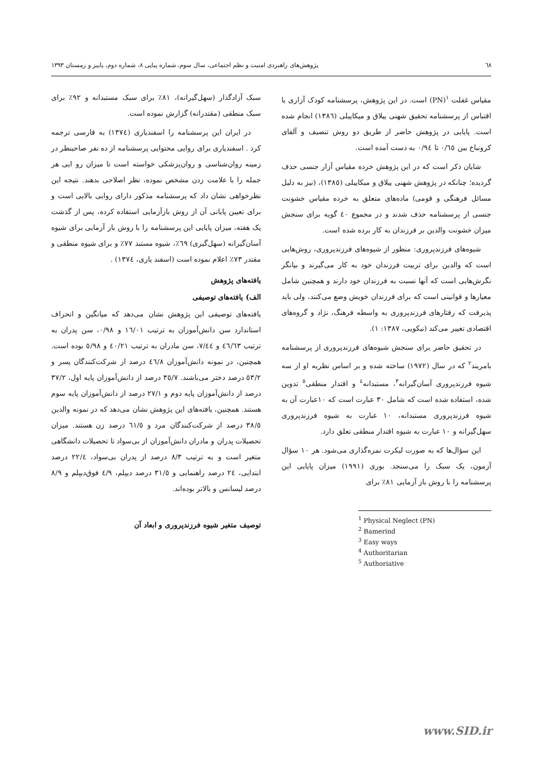٦٨ پژوهش‌های راهبردی امنیت و نظم اجتماعی، سال سوم، شماره پیاپی ٨، شماره دوم، پاییز و زمستان ١٣٩٣
مقیاس غفلت <sup>١</sup>(PN) است. در این پژوهش، پرسشنامه کودک آزاری با اقتباس از پرسشنامه تحقیق شهنی ییلاق و میکاییلی (١٣٨٦) انجام شده است. پایایی در پژوهش حاضر از طریق دو روش تنصیف و آلفای کرونباخ بین ٠/٦٥ تا ٠/٩٤ به دست آمده است.
شایان ذکر است که در این پژوهش خرده مقیاس آزار جنسی حذف گردیده؛ چنانکه در پژوهش شهنی ییلاق و میکاییلی (١٣٨٥)، (نیز به دلیل مسائل فرهنگی و قومی) ماده‌های متعلق به خرده مقیاس خشونت جنسی از پرسشنامه حذف شدند و در مجموع ٤٠ گویه برای سنجش میزان خشونت والدین بر فرزندان به کار برده شده است.
شیوه‌های فرزندپروری: منظور از شیوه‌های فرزندپروری، روش‌هایی است که والدین برای تربیت فرزندان خود به کار می‌گیرند و بیانگر نگرش‌هایی است که آنها نسبت به فرزندان خود دارند و همچنین شامل معیارها و قوانینی است که برای فرزندان خویش وضع می‌کنند، ولی باید پذیرفت که رفتارهای فرزندپروری به واسطه فرهنگ، نژاد و گروه‌های اقتصادی تغییر می‌کند (نیکویی، ١٣٨٧: ١).
در تحقیق حاضر برای سنجش شیوه‌های فرزندپروری از پرسشنامه بامریند<sup>٢</sup> که در سال (١٩٧٢) ساخته شده و بر اساس نظریه او از سه شیوه فرزندپروری آسان‌گیرانه<sup>٣</sup>، مستبدانه<sup>٤</sup> و اقتدار منطقی<sup>٥</sup> تدوین شده، استفاده شده است که شامل ٣٠ عبارت است که ١٠عبارت آن به شیوه فرزندپروری مستبدانه، ١٠ عبارت به شیوه فرزندپروری سهل‌گیرانه و ١٠ عبارت به شیوه اقتدار منطقی تعلق دارد.
این سؤال‌ها که به صورت لیکرت نمره‌گذاری می‌شود. هر ١٠ سؤال آزمون، یک سبک را می‌سنجد. بوری (١٩٩١) میزان پایایی این پرسشنامه را با روش باز آزمایی ٨١٪ برای
<sup>1</sup> Physical Neglect (PN)
<sup>2</sup> Bamerind
<sup>3</sup> Easy ways
<sup>4</sup> Authoritarian
<sup>5</sup> Authoriative
سبک آزادگذار (سهل‌گیرانه)، ٨١٪ برای سبک مستبدانه و ٩٢٪ برای سبک منطقی (مقتدرانه) گزارش نموده است.
در ایران این پرسشنامه را اسفندیاری (١٣٧٤) به فارسی ترجمه کرد . اسفندیاری برای روایی محتوایی پرسشنامه از ده نفر صاحبنظر در زمینه روان‌شناسی و روان‌پزشکی خواسته است تا میزان رو ایی هر جمله را با علامت زدن مشخص نموده، نظر اصلاحی بدهند. نتیجه این نظرخواهی نشان داد که پرسشنامه مذکور دارای روایی بالایی است و برای تعیین پایانی آن از روش بازآزمایی استفاده کرده، پس از گذشت یک هفته، میزان پایایی این پرسشنامه را با روش باز آزمایی برای شیوه آسان‌گیرانه (سهل‌گیری) ٦٩٪، شیوه مستبد ٧٧٪ و برای شیوه منطقی و مقتدر ٧٣٪ اعلام نموده است (اسفند یاری، ١٣٧٤) .
یافته‌های پژوهش
الف) یافته‌های توصیفی
یافته‌های توصیفی این پژوهش نشان می‌دهد که میانگین و انحراف استاندارد سن دانش‌آموزان به ترتیب ١٦/٠١ و ٠/٩٨، سن پدران به ترتیب ٤٦/٦٣ و ٧/٤٤، سن مادران به ترتیب ٤٠/٢١ و ٥/٩٨ بوده است. همچنین، در نمونه دانش‌آموزان ٤٦/٨ درصد از شرکت‌کنندگان پسر و ٥٣/٢ درصد دختر می‌باشند. ٣٥/٧ درصد از دانش‌آموزان پایه اول، ٣٧/٢ درصد از دانش‌آموزان پایه دوم و ٢٧/١ درصد از دانش‌آموزان پایه سوم هستند. همچنین، یافته‌های این پژوهش نشان می‌دهد که در نمونه والدین ٣٨/٥ درصد از شرکت‌کنندگان مرد و ٦١/٥ درصد زن هستند. میزان تحصیلات پدران و مادران دانش‌آموزان از بی‌سواد تا تحصیلات دانشگاهی متغیر است و به ترتیب ٨/٣ درصد از پدران بی‌سواد، ٢٢/٤ درصد ابتدایی، ٢٤ درصد راهنمایی و ٣١/٥ درصد دیپلم، ٤/٩ فوق‌دیپلم و ٨/٩ درصد لیسانس و بالاتر بوده‌اند.
توصیف متغیر شیوه فرزندپروری و ابعاد آن
www.SID.ir